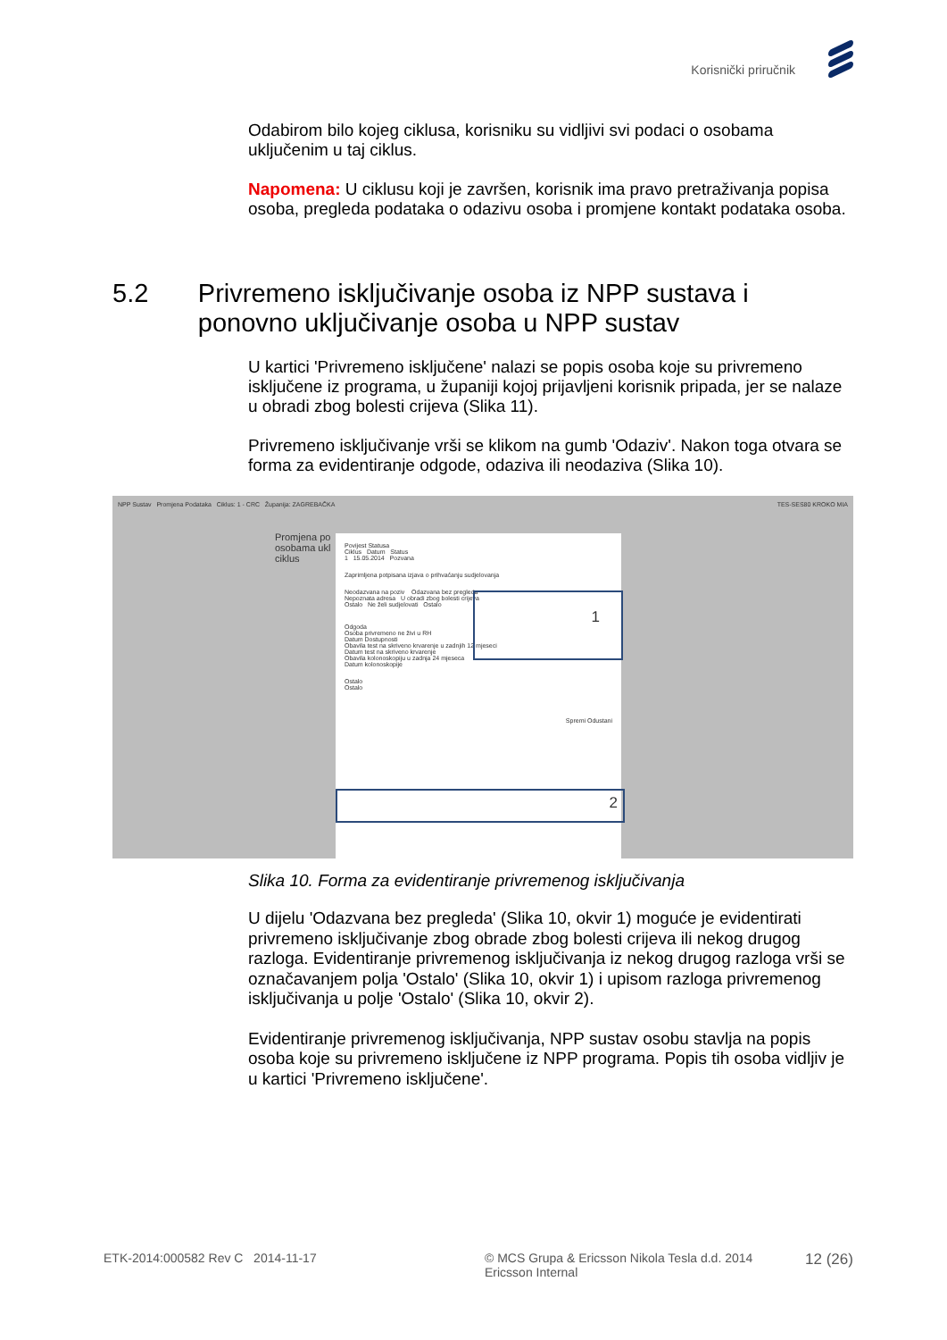Korisnički priručnik
Odabirom bilo kojeg ciklusa, korisniku su vidljivi svi podaci o osobama uključenim u taj ciklus.
Napomena: U ciklusu koji je završen, korisnik ima pravo pretraživanja popisa osoba, pregleda podataka o odazivu osoba i promjene kontakt podataka osoba.
5.2 Privremeno isključivanje osoba iz NPP sustava i ponovno uključivanje osoba u NPP sustav
U kartici 'Privremeno isključene' nalazi se popis osoba koje su privremeno isključene iz programa, u županiji kojoj prijavljeni korisnik pripada, jer se nalaze u obradi zbog bolesti crijeva (Slika 11).
Privremeno isključivanje vrši se klikom na gumb 'Odaziv'. Nakon toga otvara se forma za evidentiranje odgode, odaziva ili neodaziva (Slika 10).
NPP Sustav Promjena Podataka Ciklus: 1 - CRC Županija: ZAGREBAČKA TES-SES80 KROKO MIA
Promjena po
osobama ukl
ciklus
Povijest Statusa
Ciklus Datum Status
1 15.05.2014 Pozvana
Zaprimljena potpisana izjava o prihvaćanju sudjelovanja
Neodazvana na poziv Odazvana bez pregleda
Nepoznata adresa U obradi zbog bolesti crijeva
Ostalo Ne želi sudjelovati Ostalo
Odgoda
Osoba privremeno ne živi u RH
Datum Dostupnosti
Obavila test na skriveno krvarenje u zadnjih 12 mjeseci
Datum test na skriveno krvarenje
Obavila kolonoskopiju u zadnja 24 mjeseca
Datum kolonoskopije
Ostalo
Ostalo
Spremi Odustani
1
2
Slika 10. Forma za evidentiranje privremenog isključivanja
U dijelu 'Odazvana bez pregleda' (Slika 10, okvir 1) moguće je evidentirati privremeno isključivanje zbog obrade zbog bolesti crijeva ili nekog drugog razloga. Evidentiranje privremenog isključivanja iz nekog drugog razloga vrši se označavanjem polja 'Ostalo' (Slika 10, okvir 1) i upisom razloga privremenog isključivanja u polje 'Ostalo' (Slika 10, okvir 2).
Evidentiranje privremenog isključivanja, NPP sustav osobu stavlja na popis osoba koje su privremeno isključene iz NPP programa. Popis tih osoba vidljiv je u kartici 'Privremeno isključene'.
ETK-2014:000582 Rev C 2014-11-17
© MCS Grupa & Ericsson Nikola Tesla d.d. 2014
Ericsson Internal
12 (26)